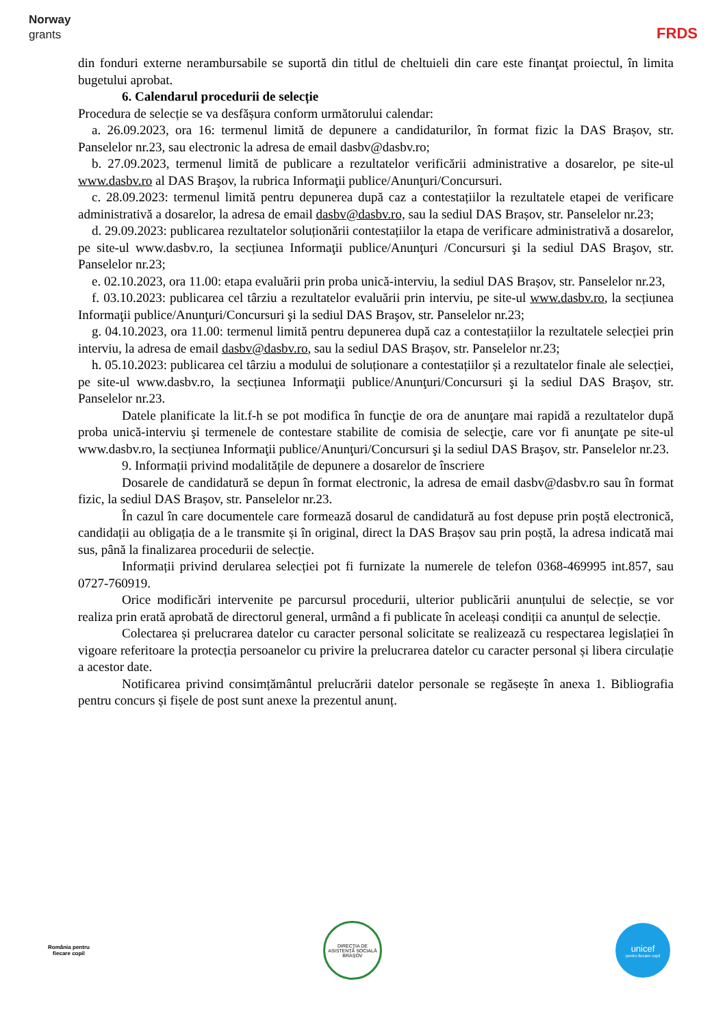Norway
grants
FRDS
din fonduri externe nerambursabile se suportă din titlul de cheltuieli din care este finanţat proiectul, în limita bugetului aprobat.
6. Calendarul procedurii de selecție
Procedura de selecție se va desfășura conform următorului calendar:
a. 26.09.2023, ora 16: termenul limită de depunere a candidaturilor, în format fizic la DAS Brașov, str. Panselelor nr.23, sau electronic la adresa de email dasbv@dasbv.ro;
b. 27.09.2023, termenul limită de publicare a rezultatelor verificării administrative a dosarelor, pe site-ul www.dasbv.ro al DAS Braşov, la rubrica Informaţii publice/Anunţuri/Concursuri.
c. 28.09.2023: termenul limită pentru depunerea după caz a contestațiilor la rezultatele etapei de verificare administrativă a dosarelor, la adresa de email dasbv@dasbv.ro, sau la sediul DAS Brașov, str. Panselelor nr.23;
d. 29.09.2023: publicarea rezultatelor soluționării contestațiilor la etapa de verificare administrativă a dosarelor, pe site-ul www.dasbv.ro, la secțiunea Informaţii publice/Anunţuri /Concursuri şi la sediul DAS Braşov, str. Panselelor nr.23;
e. 02.10.2023, ora 11.00: etapa evaluării prin proba unică-interviu, la sediul DAS Brașov, str. Panselelor nr.23,
f. 03.10.2023: publicarea cel târziu a rezultatelor evaluării prin interviu, pe site-ul www.dasbv.ro, la secțiunea Informaţii publice/Anunţuri/Concursuri şi la sediul DAS Braşov, str. Panselelor nr.23;
g. 04.10.2023, ora 11.00: termenul limită pentru depunerea după caz a contestațiilor la rezultatele selecției prin interviu, la adresa de email dasbv@dasbv.ro, sau la sediul DAS Brașov, str. Panselelor nr.23;
h. 05.10.2023: publicarea cel târziu a modului de soluționare a contestațiilor și a rezultatelor finale ale selecției, pe site-ul www.dasbv.ro, la secțiunea Informaţii publice/Anunţuri/Concursuri şi la sediul DAS Braşov, str. Panselelor nr.23.
Datele planificate la lit.f-h se pot modifica în funcţie de ora de anunţare mai rapidă a rezultatelor după proba unică-interviu şi termenele de contestare stabilite de comisia de selecţie, care vor fi anunţate pe site-ul www.dasbv.ro, la secțiunea Informaţii publice/Anunţuri/Concursuri şi la sediul DAS Braşov, str. Panselelor nr.23.
9. Informații privind modalitățile de depunere a dosarelor de înscriere
Dosarele de candidatură se depun în format electronic, la adresa de email dasbv@dasbv.ro sau în format fizic, la sediul DAS Brașov, str. Panselelor nr.23.
În cazul în care documentele care formează dosarul de candidatură au fost depuse prin poștă electronică, candidații au obligația de a le transmite și în original, direct la DAS Brașov sau prin poștă, la adresa indicată mai sus, până la finalizarea procedurii de selecție.
Informații privind derularea selecției pot fi furnizate la numerele de telefon 0368-469995 int.857, sau 0727-760919.
Orice modificări intervenite pe parcursul procedurii, ulterior publicării anunțului de selecție, se vor realiza prin erată aprobată de directorul general, urmând a fi publicate în aceleași condiții ca anunțul de selecție.
Colectarea și prelucrarea datelor cu caracter personal solicitate se realizează cu respectarea legislației în vigoare referitoare la protecția persoanelor cu privire la prelucrarea datelor cu caracter personal și libera circulație a acestor date.
Notificarea privind consimțământul prelucrării datelor personale se regăsește în anexa 1. Bibliografia pentru concurs și fișele de post sunt anexe la prezentul anunț.
România pentru
fiecare copil
DIRECȚIA DE ASISTENȚĂ SOCIALĂ BRAȘOV
unicef
pentru fiecare copil